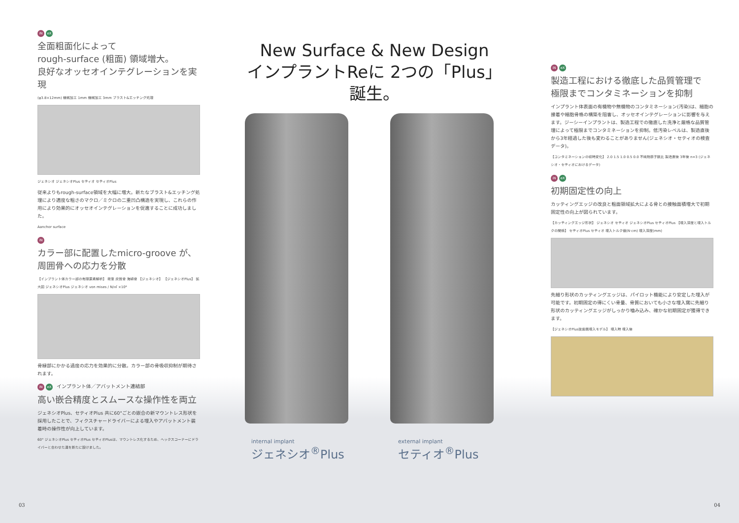iN eX
全面粗面化によって
rough-surface (粗面) 領域増大。
良好なオッセオインテグレーションを実現
(φ3.8×12mm) 機械加工 1mm 機械加工 3mm ブラスト&エッチング処理
ジェネシオ ジェネシオPlus セティオ セティオPlus
従来よりもrough-surface領域を大幅に増大。新たなブラスト&エッチング処理により適度な粗さのマクロ／ミクロの二重凹凸構造を実現し、これらの作用により効果的にオッセオインテグレーションを促進することに成功しました。
Aanchor surface
iN
カラー部に配置したmicro-groove が、
周囲骨への応力を分散
【インプラント体カラー部の有限要素解析】 荷重 皮質骨 海綿骨 【ジェネシオ】 【ジェネシオPlus】 拡大図 ジェネシオPlus ジェネシオ von mises / N/㎡ ×10⁶
骨縁部にかかる過度の応力を効果的に分散。カラー部の骨吸収抑制が期待されます。
iN eX インプラント体／アバットメント連結部
高い嵌合精度とスムースな操作性を両立
ジェネシオPlus、セティオPlus 共に60°ごとの嵌合の新マウントレス形状を採用したことで、フィクスチャードライバーによる埋入やアバットメント装着時の操作性が向上しています。
60° ジェネシオPlus セティオPlus セティオPlusは、マウントレス化するため、ヘックスコーナーにドライバーと合わせた溝を新たに設けました。
New Surface & New Design
インプラントReに 2つの「Plus」誕生。
internal implant
ジェネシオ<sup>®</sup>Plus
external implant
セティオ<sup>®</sup>Plus
iN eX
製造工程における徹底した品質管理で
極限までコンタミネーションを抑制
インプラント体表面の有機物や無機物のコンタミネーション(汚染)は、細胞の接着や細胞骨格の構築を阻害し、オッセオインテグレーションに影響を与えます。ジーシーインプラントは、製造工程での徹底した洗浄と厳格な品質管理によって極限までコンタミネーションを抑制。低汚染レベルは、製造直後から3年経過した後も変わることがありません(ジェネシオ・セティオの検査データ)。
【コンタミネーションの経時変化】 2.0 1.5 1.0 0.5 0.0 不純物原子数比 製造直後 3年後 n=3 (ジェネシオ・セティオにおけるデータ)
iN eX
初期固定性の向上
カッティングエッジの改良と粗面領域拡大による骨との接触面積増大で初期固定性の向上が図られています。
【カッティングエッジ形状】 ジェネシオ セティオ ジェネシオPlus セティオPlus 【埋入深度と埋入トルクの関係】 セティオPlus セティオ 埋入トルク値(N·cm) 埋入深度(mm)
先細り形状のカッティングエッジは、パイロット機能により安定した埋入が可能です。初期固定の得にくい骨量、骨質においても小さな埋入窩に先細り形状のカッティングエッジがしっかり噛み込み、確かな初期固定が獲得できます。
【ジェネシオPlus抜歯窩埋入モデル】 埋入時 埋入後
03 04